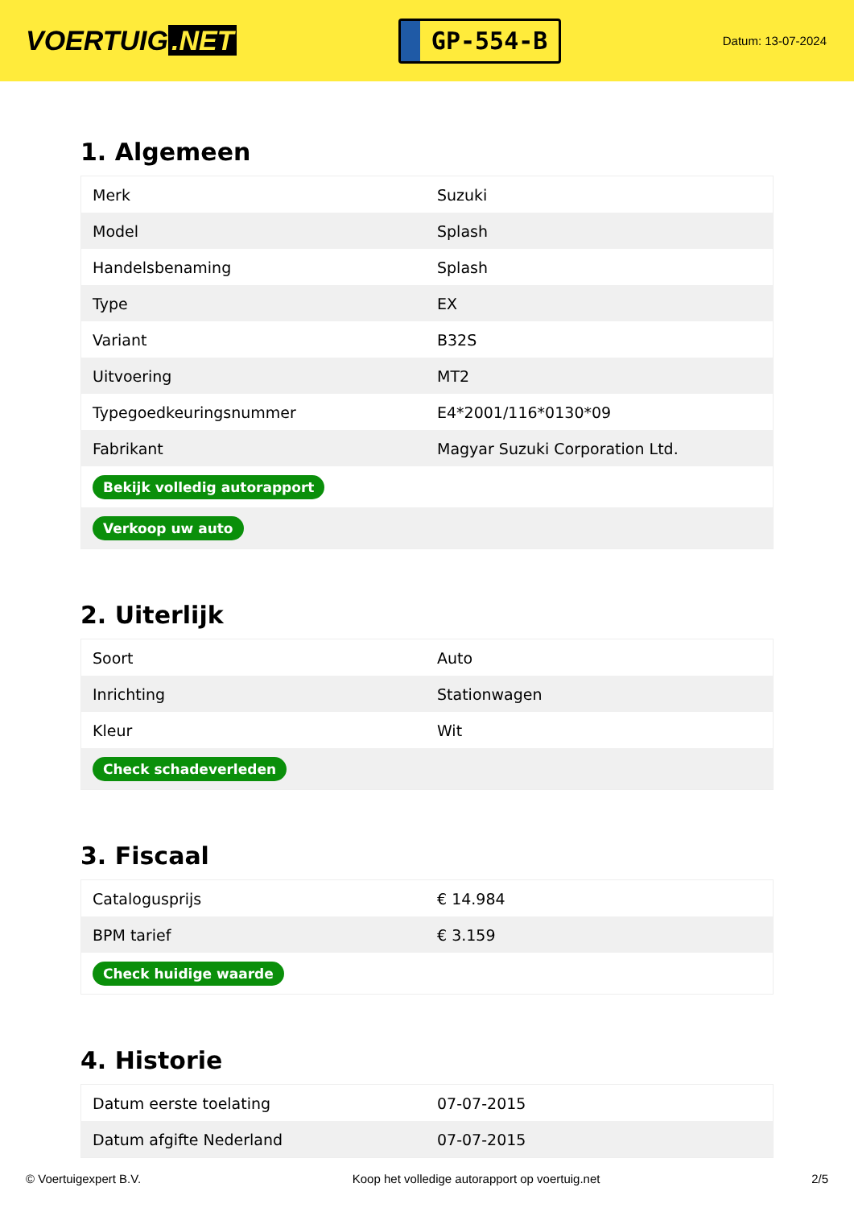VOERTUIG.NET
GP-554-B
Datum: 13-07-2024
1. Algemeen
| Merk | Suzuki |
| Model | Splash |
| Handelsbenaming | Splash |
| Type | EX |
| Variant | B32S |
| Uitvoering | MT2 |
| Typegoedkeuringsnummer | E4*2001/116*0130*09 |
| Fabrikant | Magyar Suzuki Corporation Ltd. |
| Bekijk volledig autorapport | |
| Verkoop uw auto | |
2. Uiterlijk
| Soort | Auto |
| Inrichting | Stationwagen |
| Kleur | Wit |
| Check schadeverleden | |
3. Fiscaal
| Catalogusprijs | € 14.984 |
| BPM tarief | € 3.159 |
| Check huidige waarde | |
4. Historie
| Datum eerste toelating | 07-07-2015 |
| Datum afgifte Nederland | 07-07-2015 |
© Voertuigexpert B.V. Koop het volledige autorapport op voertuig.net 2/5